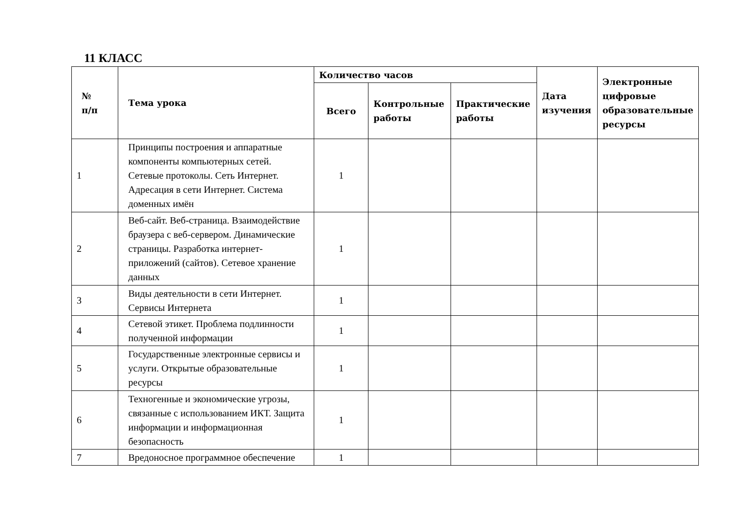11 КЛАСС
| № п/п | Тема урока | Количество часов | | | Дата изучения | Электронные цифровые образовательные ресурсы |
| --- | --- | --- | --- | --- | --- | --- |
| | | Всего | Контрольные работы | Практические работы | | |
| 1 | Принципы построения и аппаратные компоненты компьютерных сетей. Сетевые протоколы. Сеть Интернет. Адресация в сети Интернет. Система доменных имён | 1 | | | | |
| 2 | Веб-сайт. Веб-страница. Взаимодействие браузера с веб-сервером. Динамические страницы. Разработка интернет-приложений (сайтов). Сетевое хранение данных | 1 | | | | |
| 3 | Виды деятельности в сети Интернет. Сервисы Интернета | 1 | | | | |
| 4 | Сетевой этикет. Проблема подлинности полученной информации | 1 | | | | |
| 5 | Государственные электронные сервисы и услуги. Открытые образовательные ресурсы | 1 | | | | |
| 6 | Техногенные и экономические угрозы, связанные с использованием ИКТ. Защита информации и информационная безопасность | 1 | | | | |
| 7 | Вредоносное программное обеспечение | 1 | | | | |